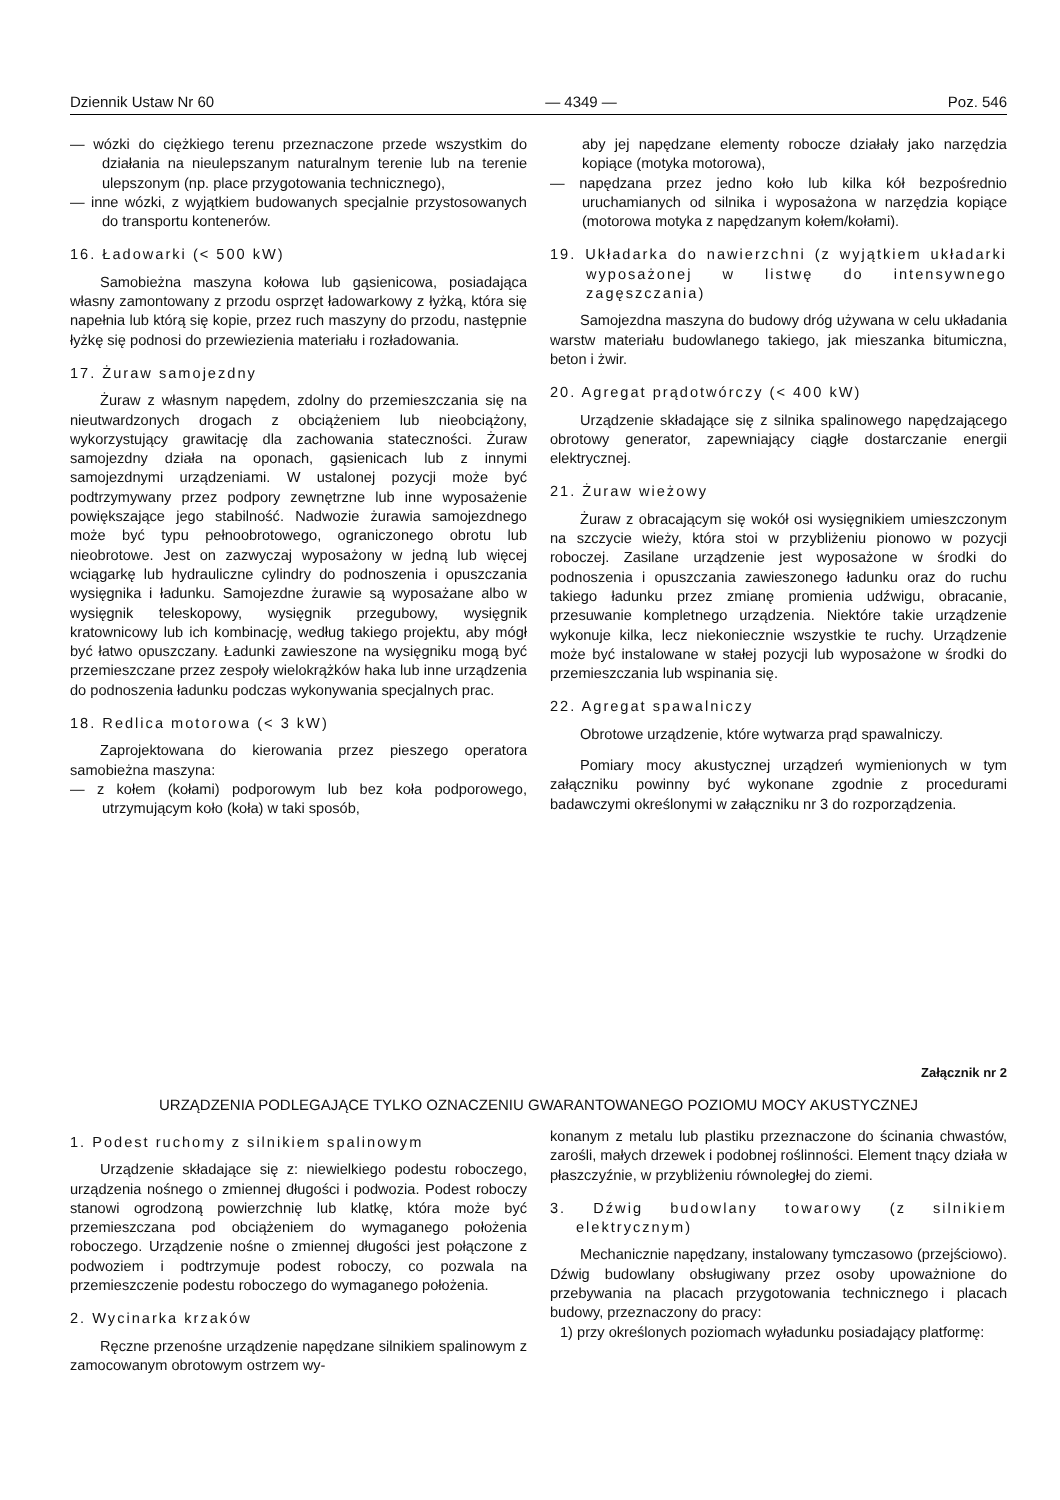Dziennik Ustaw Nr 60 — 4349 — Poz. 546
— wózki do ciężkiego terenu przeznaczone przede wszystkim do działania na nieulepszanym naturalnym terenie lub na terenie ulepszonym (np. place przygotowania technicznego),
— inne wózki, z wyjątkiem budowanych specjalnie przystosowanych do transportu kontenerów.
16. Ładowarki (< 500 kW)
Samobieżna maszyna kołowa lub gąsienicowa, posiadająca własny zamontowany z przodu osprzęt ładowarkowy z łyżką, która się napełnia lub którą się kopie, przez ruch maszyny do przodu, następnie łyżkę się podnosi do przewiezienia materiału i rozładowania.
17. Żuraw samojezdny
Żuraw z własnym napędem, zdolny do przemieszczania się na nieutwardzonych drogach z obciążeniem lub nieobciążony, wykorzystujący grawitację dla zachowania stateczności. Żuraw samojezdny działa na oponach, gąsienicach lub z innymi samojezdnymi urządzeniami. W ustalonej pozycji może być podtrzymywany przez podpory zewnętrzne lub inne wyposażenie powiększające jego stabilność. Nadwozie żurawia samojezdnego może być typu pełnoobrotowego, ograniczonego obrotu lub nieobrotowe. Jest on zazwyczaj wyposażony w jedną lub więcej wciągarkę lub hydrauliczne cylindry do podnoszenia i opuszczania wysięgnika i ładunku. Samojezdne żurawie są wyposażane albo w wysięgnik teleskopowy, wysięgnik przegubowy, wysięgnik kratownicowy lub ich kombinację, według takiego projektu, aby mógł być łatwo opuszczany. Ładunki zawieszone na wysięgniku mogą być przemieszczane przez zespoły wielokrążków haka lub inne urządzenia do podnoszenia ładunku podczas wykonywania specjalnych prac.
18. Redlica motorowa (< 3 kW)
Zaprojektowana do kierowania przez pieszego operatora samobieżna maszyna:
— z kołem (kołami) podporowym lub bez koła podporowego, utrzymującym koło (koła) w taki sposób,
aby jej napędzane elementy robocze działały jako narzędzia kopiące (motyka motorowa),
— napędzana przez jedno koło lub kilka kół bezpośrednio uruchamianych od silnika i wyposażona w narzędzia kopiące (motorowa motyka z napędzanym kołem/kołami).
19. Układarka do nawierzchni (z wyjątkiem układarki wyposażonej w listwę do intensywnego zagęszczania)
Samojezdna maszyna do budowy dróg używana w celu układania warstw materiału budowlanego takiego, jak mieszanka bitumiczna, beton i żwir.
20. Agregat prądotwórczy (< 400 kW)
Urządzenie składające się z silnika spalinowego napędzającego obrotowy generator, zapewniający ciągłe dostarczanie energii elektrycznej.
21. Żuraw wieżowy
Żuraw z obracającym się wokół osi wysięgnikiem umieszczonym na szczycie wieży, która stoi w przybliżeniu pionowo w pozycji roboczej. Zasilane urządzenie jest wyposażone w środki do podnoszenia i opuszczania zawieszonego ładunku oraz do ruchu takiego ładunku przez zmianę promienia udźwigu, obracanie, przesuwanie kompletnego urządzenia. Niektóre takie urządzenie wykonuje kilka, lecz niekoniecznie wszystkie te ruchy. Urządzenie może być instalowane w stałej pozycji lub wyposażone w środki do przemieszczania lub wspinania się.
22. Agregat spawalniczy
Obrotowe urządzenie, które wytwarza prąd spawalniczy.
Pomiary mocy akustycznej urządzeń wymienionych w tym załączniku powinny być wykonane zgodnie z procedurami badawczymi określonymi w załączniku nr 3 do rozporządzenia.
Załącznik nr 2
URZĄDZENIA PODLEGAJĄCE TYLKO OZNACZENIU GWARANTOWANEGO POZIOMU MOCY AKUSTYCZNEJ
1. Podest ruchomy z silnikiem spalinowym
Urządzenie składające się z: niewielkiego podestu roboczego, urządzenia nośnego o zmiennej długości i podwozia. Podest roboczy stanowi ogrodzoną powierzchnię lub klatkę, która może być przemieszczana pod obciążeniem do wymaganego położenia roboczego. Urządzenie nośne o zmiennej długości jest połączone z podwoziem i podtrzymuje podest roboczy, co pozwala na przemieszczenie podestu roboczego do wymaganego położenia.
2. Wycinarka krzaków
Ręczne przenośne urządzenie napędzane silnikiem spalinowym z zamocowanym obrotowym ostrzem wy-
konanym z metalu lub plastiku przeznaczone do ścinania chwastów, zarośli, małych drzewek i podobnej roślinności. Element tnący działa w płaszczyźnie, w przybliżeniu równoległej do ziemi.
3. Dźwig budowlany towarowy (z silnikiem elektrycznym)
Mechanicznie napędzany, instalowany tymczasowo (przejściowo). Dźwig budowlany obsługiwany przez osoby upoważnione do przebywania na placach przygotowania technicznego i placach budowy, przeznaczony do pracy:
1) przy określonych poziomach wyładunku posiadający platformę: